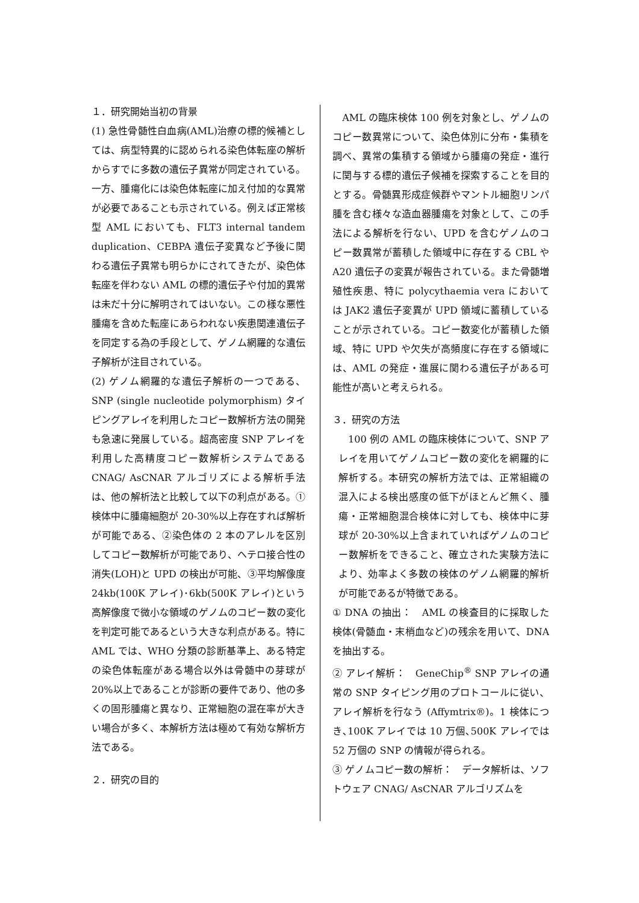１．研究開始当初の背景
(1) 急性骨髄性白血病(AML)治療の標的候補としては、病型特異的に認められる染色体転座の解析からすでに多数の遺伝子異常が同定されている。一方、腫瘍化には染色体転座に加え付加的な異常が必要であることも示されている。例えば正常核型 AML においても、FLT3 internal tandem duplication、CEBPA 遺伝子変異など予後に関わる遺伝子異常も明らかにされてきたが、染色体転座を伴わない AML の標的遺伝子や付加的異常は未だ十分に解明されてはいない。この様な悪性腫瘍を含めた転座にあらわれない疾患関連遺伝子を同定する為の手段として、ゲノム網羅的な遺伝子解析が注目されている。
(2) ゲノム網羅的な遺伝子解析の一つである、SNP (single nucleotide polymorphism) タイピングアレイを利用したコピー数解析方法の開発も急速に発展している。超高密度 SNP アレイを利用した高精度コピー数解析システムである CNAG/ AsCNAR アルゴリズによる解析手法は、他の解析法と比較して以下の利点がある。①検体中に腫瘍細胞が 20-30%以上存在すれば解析が可能である、②染色体の 2 本のアレルを区別してコピー数解析が可能であり、ヘテロ接合性の消失(LOH)と UPD の検出が可能、③平均解像度 24kb(100K アレイ)･6kb(500K アレイ)という高解像度で微小な領域のゲノムのコピー数の変化を判定可能であるという大きな利点がある。特に AML では、WHO 分類の診断基準上、ある特定の染色体転座がある場合以外は骨髄中の芽球が 20%以上であることが診断の要件であり、他の多くの固形腫瘍と異なり、正常細胞の混在率が大きい場合が多く、本解析方法は極めて有効な解析方法である。
２．研究の目的
　AML の臨床検体 100 例を対象とし、ゲノムのコピー数異常について、染色体別に分布・集積を調べ、異常の集積する領域から腫瘍の発症・進行に関与する標的遺伝子候補を探索することを目的とする。骨髄異形成症候群やマントル細胞リンパ腫を含む様々な造血器腫瘍を対象として、この手法による解析を行ない、UPD を含むゲノムのコピー数異常が蓄積した領域中に存在する CBL や A20 遺伝子の変異が報告されている。また骨髄増殖性疾患、特に polycythaemia vera においては JAK2 遺伝子変異が UPD 領域に蓄積していることが示されている。コピー数変化が蓄積した領域、特に UPD や欠失が高頻度に存在する領域には、AML の発症・進展に関わる遺伝子がある可能性が高いと考えられる。
３．研究の方法
　100 例の AML の臨床検体について、SNP アレイを用いてゲノムコピー数の変化を網羅的に解析する。本研究の解析方法では、正常組織の混入による検出感度の低下がほとんど無く、腫瘍・正常細胞混合検体に対しても、検体中に芽球が 20-30%以上含まれていればゲノムのコピー数解析をできること、確立された実験方法により、効率よく多数の検体のゲノム網羅的解析が可能であるが特徴である。
① DNA の抽出：　AML の検査目的に採取した検体(骨髄血・末梢血など)の残余を用いて、DNA を抽出する。
② アレイ解析：　GeneChip<sup>®</sup> SNP アレイの通常の SNP タイピング用のプロトコールに従い、アレイ解析を行なう (Affymtrix®)。1 検体につき､100K アレイでは 10 万個､500K アレイでは 52 万個の SNP の情報が得られる。
③ ゲノムコピー数の解析：　データ解析は、ソフトウェア CNAG/ AsCNAR アルゴリズムを